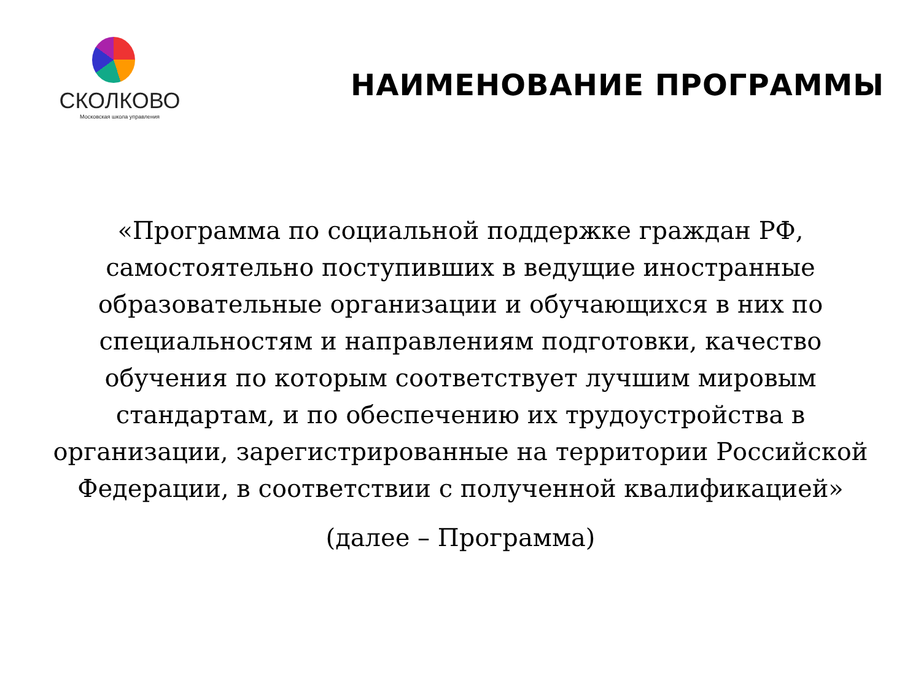СКОЛКОВО
Московская школа управления
НАИМЕНОВАНИЕ ПРОГРАММЫ
«Программа по социальной поддержке граждан РФ, самостоятельно поступивших в ведущие иностранные образовательные организации и обучающихся в них по специальностям и направлениям подготовки, качество обучения по которым соответствует лучшим мировым стандартам, и по обеспечению их трудоустройства в организации, зарегистрированные на территории Российской Федерации, в соответствии с полученной квалификацией»
(далее – Программа)